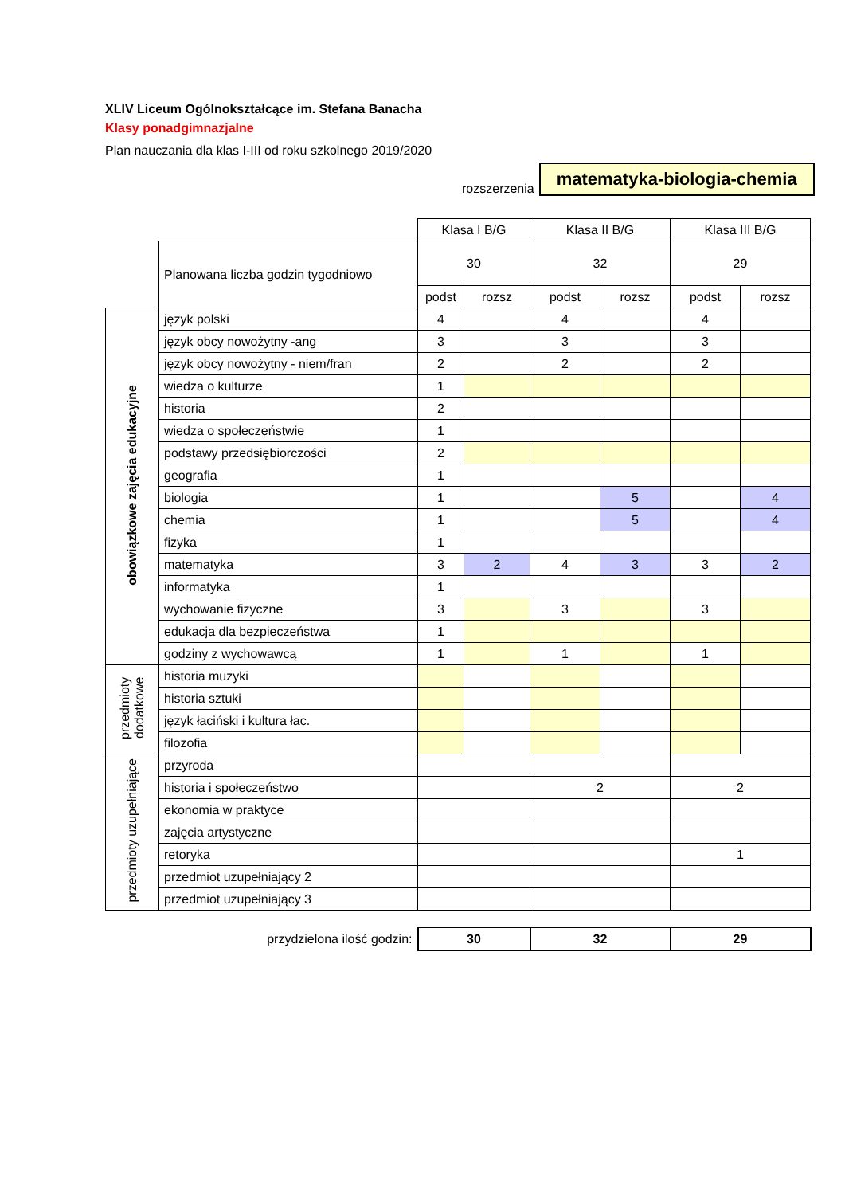XLIV Liceum Ogólnokształcące im. Stefana Banacha
Klasy ponadgimnazjalne
Plan nauczania dla klas I-III od roku szkolnego 2019/2020
rozszerzenia matematyka-biologia-chemia
| | | Klasa I B/G | | Klasa II B/G | | Klasa III B/G | |
| | Planowana liczba godzin tygodniowo | 30 | | 32 | | 29 | |
| | | podst | rozsz | podst | rozsz | podst | rozsz |
| obowiązkowe zajęcia edukacyjne | język polski | 4 | | 4 | | 4 | |
| | język obcy nowożytny -ang | 3 | | 3 | | 3 | |
| | język obcy nowożytny - niem/fran | 2 | | 2 | | 2 | |
| | wiedza o kulturze | 1 | | | | | |
| | historia | 2 | | | | | |
| | wiedza o społeczeństwie | 1 | | | | | |
| | podstawy przedsiębiorczości | 2 | | | | | |
| | geografia | 1 | | | | | |
| | biologia | 1 | | | 5 | | 4 |
| | chemia | 1 | | | 5 | | 4 |
| | fizyka | 1 | | | | | |
| | matematyka | 3 | 2 | 4 | 3 | 3 | 2 |
| | informatyka | 1 | | | | | |
| | wychowanie fizyczne | 3 | | 3 | | 3 | |
| | edukacja dla bezpieczeństwa | 1 | | | | | |
| | godziny z wychowawcą | 1 | | 1 | | 1 | |
| przedmioty dodatkowe | historia muzyki | | | | | | |
| | historia sztuki | | | | | | |
| | język łaciński i kultura łac. | | | | | | |
| | filozofia | | | | | | |
| przedmioty uzupełniające | przyroda | | | | | | |
| | historia i społeczeństwo | | | 2 | | 2 | |
| | ekonomia w praktyce | | | | | | |
| | zajęcia artystyczne | | | | | | |
| | retoryka | | | | | 1 | |
| | przedmiot uzupełniający 2 | | | | | | |
| | przedmiot uzupełniający 3 | | | | | | |
| przydzielona ilość godzin: | | 30 | | 32 | | 29 | |